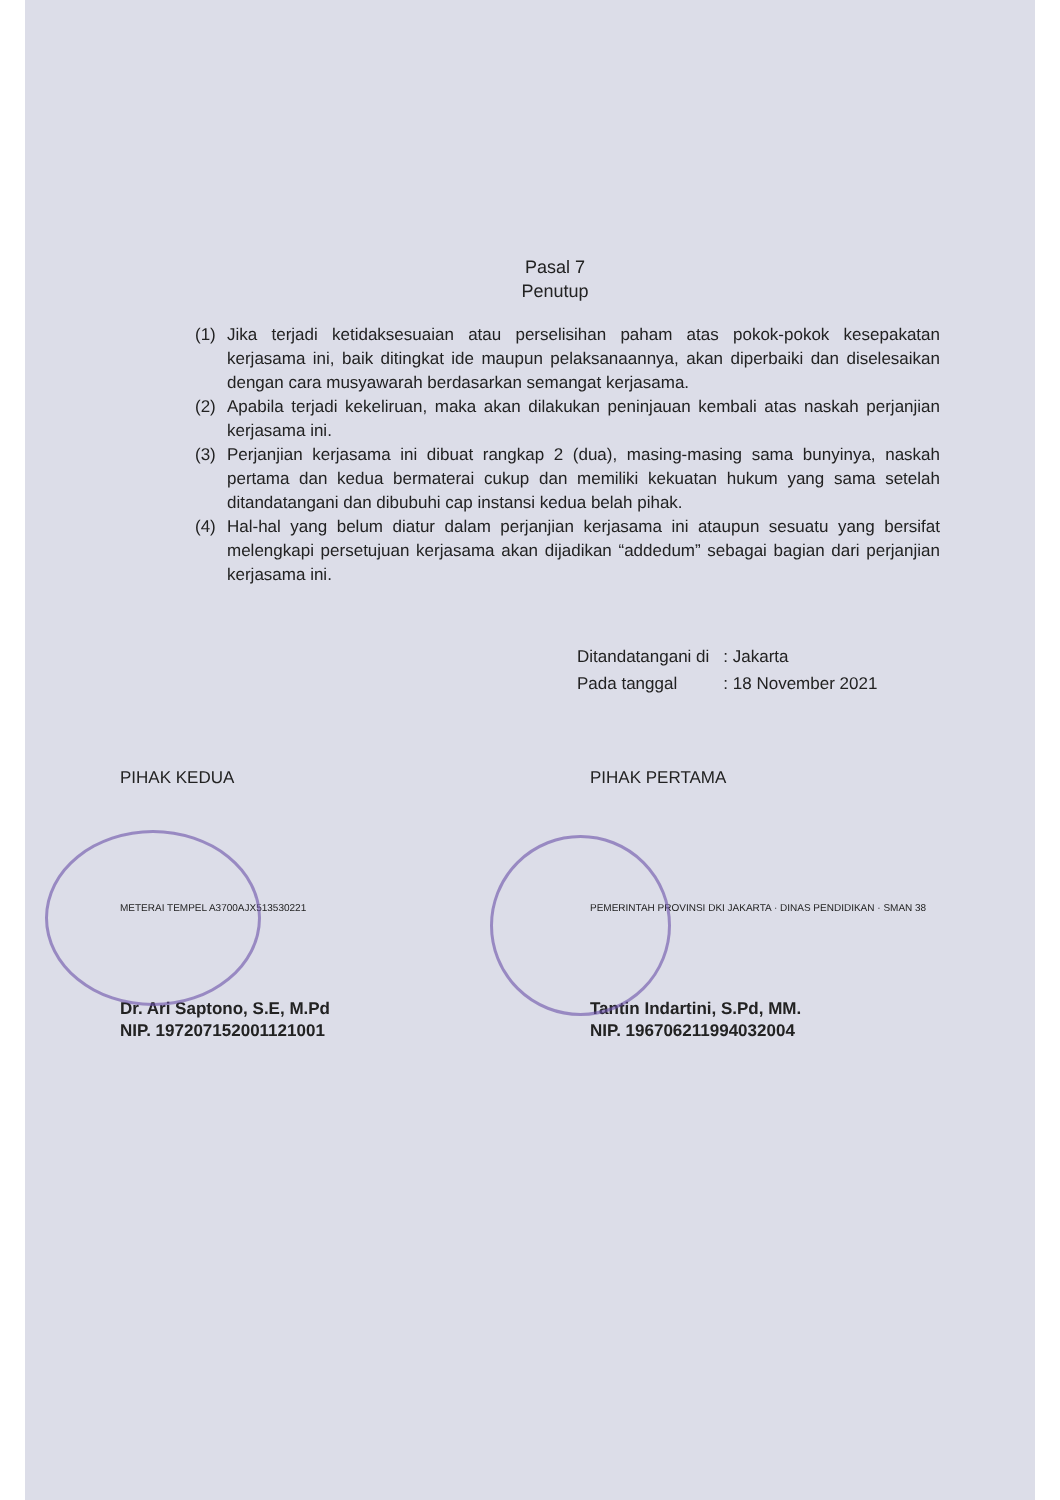Pasal 7
Penutup
(1) Jika terjadi ketidaksesuaian atau perselisihan paham atas pokok-pokok kesepakatan kerjasama ini, baik ditingkat ide maupun pelaksanaannya, akan diperbaiki dan diselesaikan dengan cara musyawarah berdasarkan semangat kerjasama.
(2) Apabila terjadi kekeliruan, maka akan dilakukan peninjauan kembali atas naskah perjanjian kerjasama ini.
(3) Perjanjian kerjasama ini dibuat rangkap 2 (dua), masing-masing sama bunyinya, naskah pertama dan kedua bermaterai cukup dan memiliki kekuatan hukum yang sama setelah ditandatangani dan dibubuhi cap instansi kedua belah pihak.
(4) Hal-hal yang belum diatur dalam perjanjian kerjasama ini ataupun sesuatu yang bersifat melengkapi persetujuan kerjasama akan dijadikan “addedum” sebagai bagian dari perjanjian kerjasama ini.
| Ditandatangani di | : Jakarta |
| Pada tanggal | : 18 November 2021 |
PIHAK KEDUA
Dr. Ari Saptono, S.E, M.Pd
NIP. 197207152001121001
METERAI TEMPEL A3700AJX513530221
PIHAK PERTAMA
Tantin Indartini, S.Pd, MM.
NIP. 196706211994032004
PEMERINTAH PROVINSI DKI JAKARTA · DINAS PENDIDIKAN · SMAN 38